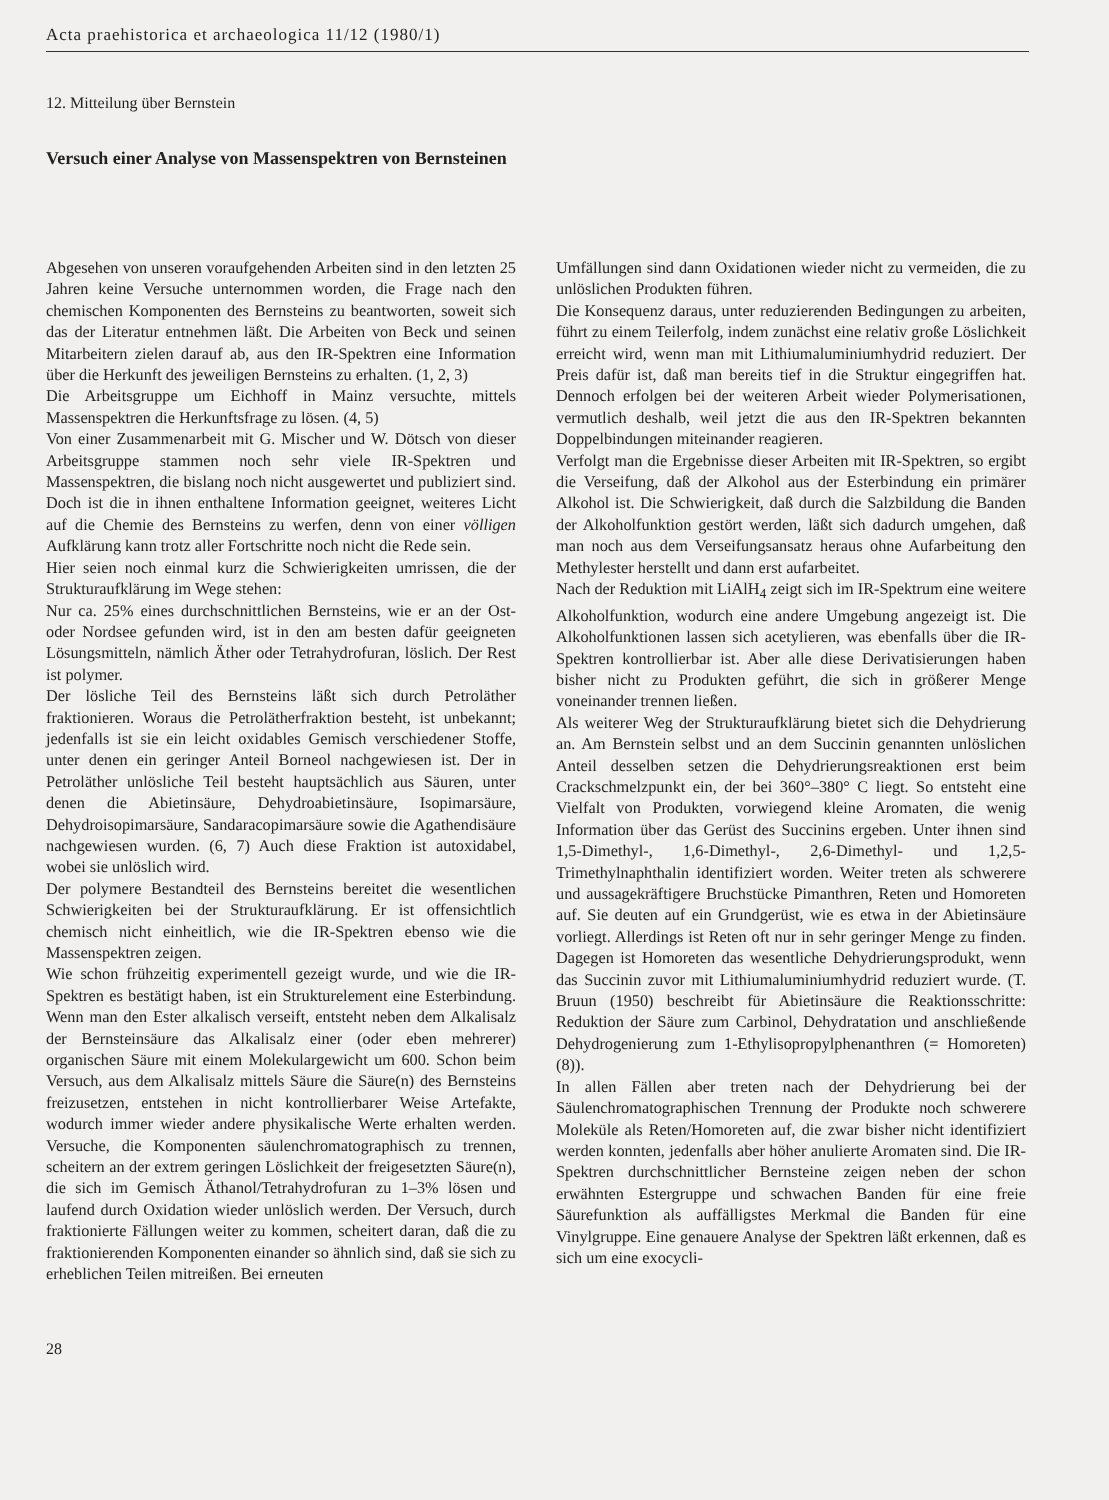Acta praehistorica et archaeologica 11/12 (1980/1)
12. Mitteilung über Bernstein
Versuch einer Analyse von Massenspektren von Bernsteinen
Abgesehen von unseren voraufgehenden Arbeiten sind in den letzten 25 Jahren keine Versuche unternommen worden, die Frage nach den chemischen Komponenten des Bernsteins zu beantworten, soweit sich das der Literatur entnehmen läßt. Die Arbeiten von Beck und seinen Mitarbeitern zielen darauf ab, aus den IR-Spektren eine Information über die Herkunft des jeweiligen Bernsteins zu erhalten. (1, 2, 3)
Die Arbeitsgruppe um Eichhoff in Mainz versuchte, mittels Massenspektren die Herkunftsfrage zu lösen. (4, 5)
Von einer Zusammenarbeit mit G. Mischer und W. Dötsch von dieser Arbeitsgruppe stammen noch sehr viele IR-Spektren und Massenspektren, die bislang noch nicht ausgewertet und publiziert sind. Doch ist die in ihnen enthaltene Information geeignet, weiteres Licht auf die Chemie des Bernsteins zu werfen, denn von einer völligen Aufklärung kann trotz aller Fortschritte noch nicht die Rede sein.
Hier seien noch einmal kurz die Schwierigkeiten umrissen, die der Strukturaufklärung im Wege stehen:
Nur ca. 25% eines durchschnittlichen Bernsteins, wie er an der Ost- oder Nordsee gefunden wird, ist in den am besten dafür geeigneten Lösungsmitteln, nämlich Äther oder Tetrahydrofuran, löslich. Der Rest ist polymer.
Der lösliche Teil des Bernsteins läßt sich durch Petroläther fraktionieren. Woraus die Petrolätherfraktion besteht, ist unbekannt; jedenfalls ist sie ein leicht oxidables Gemisch verschiedener Stoffe, unter denen ein geringer Anteil Borneol nachgewiesen ist. Der in Petroläther unlösliche Teil besteht hauptsächlich aus Säuren, unter denen die Abietinsäure, Dehydroabietinsäure, Isopimarsäure, Dehydroisopimarsäure, Sandaracopimarsäure sowie die Agathendisäure nachgewiesen wurden. (6, 7) Auch diese Fraktion ist autoxidabel, wobei sie unlöslich wird.
Der polymere Bestandteil des Bernsteins bereitet die wesentlichen Schwierigkeiten bei der Strukturaufklärung. Er ist offensichtlich chemisch nicht einheitlich, wie die IR-Spektren ebenso wie die Massenspektren zeigen.
Wie schon frühzeitig experimentell gezeigt wurde, und wie die IR-Spektren es bestätigt haben, ist ein Strukturelement eine Esterbindung. Wenn man den Ester alkalisch verseift, entsteht neben dem Alkalisalz der Bernsteinsäure das Alkalisalz einer (oder eben mehrerer) organischen Säure mit einem Molekulargewicht um 600. Schon beim Versuch, aus dem Alkalisalz mittels Säure die Säure(n) des Bernsteins freizusetzen, entstehen in nicht kontrollierbarer Weise Artefakte, wodurch immer wieder andere physikalische Werte erhalten werden. Versuche, die Komponenten säulenchromatographisch zu trennen, scheitern an der extrem geringen Löslichkeit der freigesetzten Säure(n), die sich im Gemisch Äthanol/Tetrahydrofuran zu 1–3% lösen und laufend durch Oxidation wieder unlöslich werden. Der Versuch, durch fraktionierte Fällungen weiter zu kommen, scheitert daran, daß die zu fraktionierenden Komponenten einander so ähnlich sind, daß sie sich zu erheblichen Teilen mitreißen. Bei erneuten
Umfällungen sind dann Oxidationen wieder nicht zu vermeiden, die zu unlöslichen Produkten führen.
Die Konsequenz daraus, unter reduzierenden Bedingungen zu arbeiten, führt zu einem Teilerfolg, indem zunächst eine relativ große Löslichkeit erreicht wird, wenn man mit Lithiumaluminiumhydrid reduziert. Der Preis dafür ist, daß man bereits tief in die Struktur eingegriffen hat. Dennoch erfolgen bei der weiteren Arbeit wieder Polymerisationen, vermutlich deshalb, weil jetzt die aus den IR-Spektren bekannten Doppelbindungen miteinander reagieren.
Verfolgt man die Ergebnisse dieser Arbeiten mit IR-Spektren, so ergibt die Verseifung, daß der Alkohol aus der Esterbindung ein primärer Alkohol ist. Die Schwierigkeit, daß durch die Salzbildung die Banden der Alkoholfunktion gestört werden, läßt sich dadurch umgehen, daß man noch aus dem Verseifungsansatz heraus ohne Aufarbeitung den Methylester herstellt und dann erst aufarbeitet.
Nach der Reduktion mit LiAlH<sub>4</sub> zeigt sich im IR-Spektrum eine weitere Alkoholfunktion, wodurch eine andere Umgebung angezeigt ist. Die Alkoholfunktionen lassen sich acetylieren, was ebenfalls über die IR-Spektren kontrollierbar ist. Aber alle diese Derivatisierungen haben bisher nicht zu Produkten geführt, die sich in größerer Menge voneinander trennen ließen.
Als weiterer Weg der Strukturaufklärung bietet sich die Dehydrierung an. Am Bernstein selbst und an dem Succinin genannten unlöslichen Anteil desselben setzen die Dehydrierungsreaktionen erst beim Crackschmelzpunkt ein, der bei 360°–380° C liegt. So entsteht eine Vielfalt von Produkten, vorwiegend kleine Aromaten, die wenig Information über das Gerüst des Succinins ergeben. Unter ihnen sind 1,5-Dimethyl-, 1,6-Dimethyl-, 2,6-Dimethyl- und 1,2,5-Trimethylnaphthalin identifiziert worden. Weiter treten als schwerere und aussagekräftigere Bruchstücke Pimanthren, Reten und Homoreten auf. Sie deuten auf ein Grundgerüst, wie es etwa in der Abietinsäure vorliegt. Allerdings ist Reten oft nur in sehr geringer Menge zu finden. Dagegen ist Homoreten das wesentliche Dehydrierungsprodukt, wenn das Succinin zuvor mit Lithiumaluminiumhydrid reduziert wurde. (T. Bruun (1950) beschreibt für Abietinsäure die Reaktionsschritte: Reduktion der Säure zum Carbinol, Dehydratation und anschließende Dehydrogenierung zum 1-Ethylisopropylphenanthren (= Homoreten) (8)).
In allen Fällen aber treten nach der Dehydrierung bei der Säulenchromatographischen Trennung der Produkte noch schwerere Moleküle als Reten/Homoreten auf, die zwar bisher nicht identifiziert werden konnten, jedenfalls aber höher anulierte Aromaten sind. Die IR-Spektren durchschnittlicher Bernsteine zeigen neben der schon erwähnten Estergruppe und schwachen Banden für eine freie Säurefunktion als auffälligstes Merkmal die Banden für eine Vinylgruppe. Eine genauere Analyse der Spektren läßt erkennen, daß es sich um eine exocycli-
28